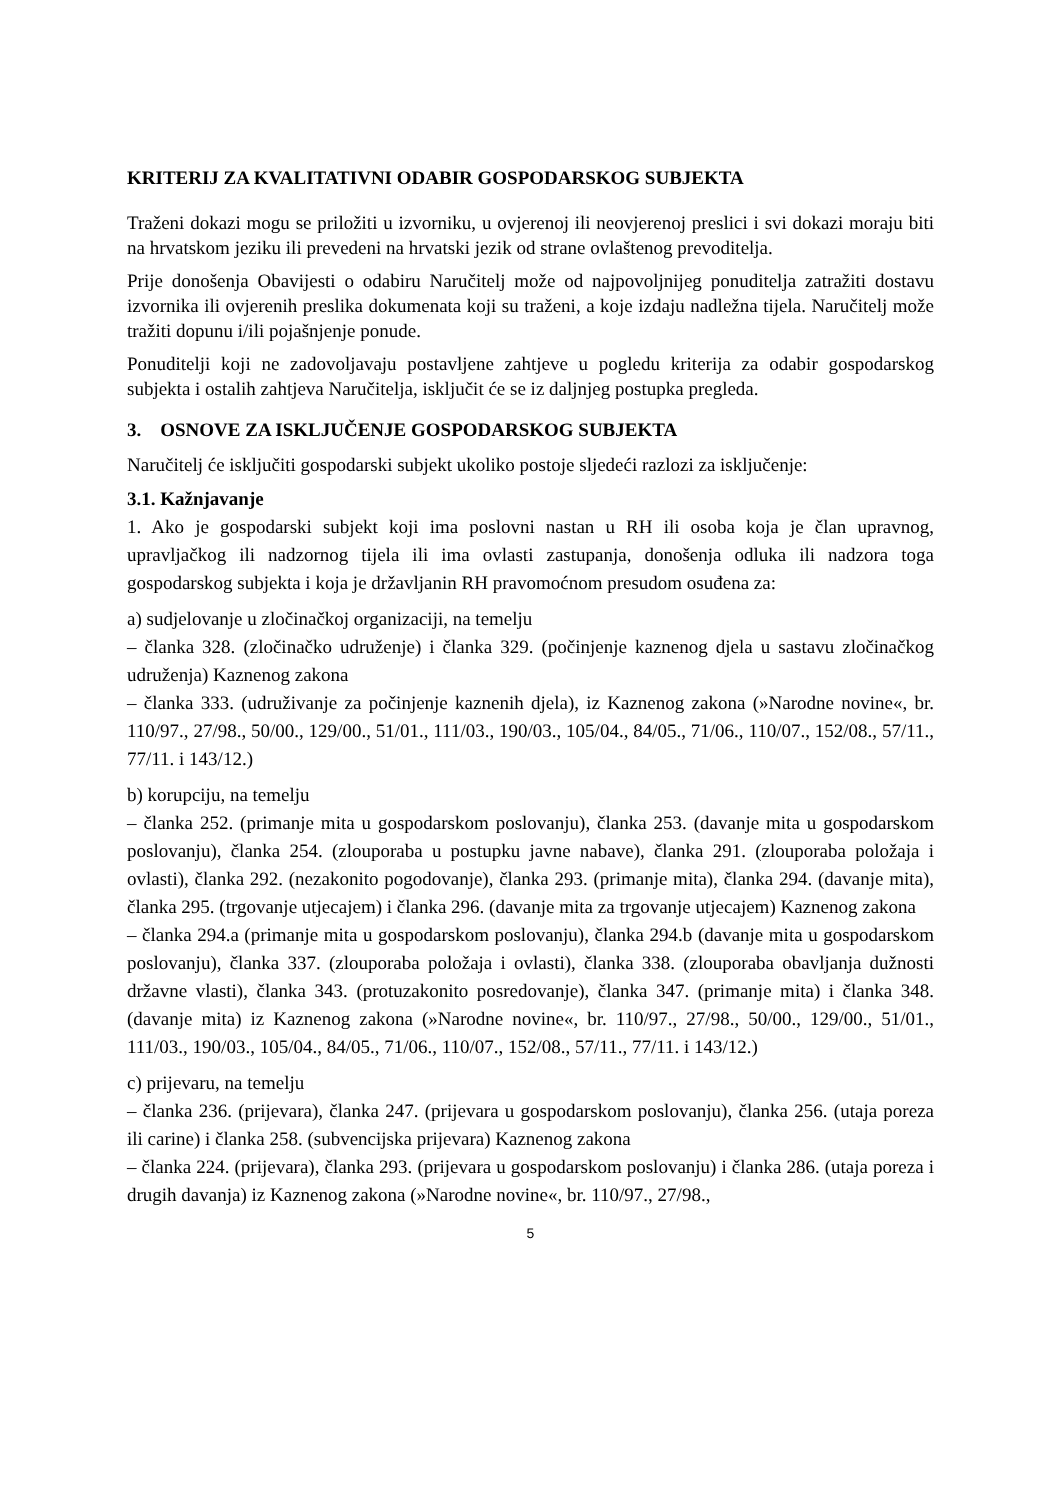KRITERIJ ZA KVALITATIVNI ODABIR GOSPODARSKOG SUBJEKTA
Traženi dokazi mogu se priložiti u izvorniku, u ovjerenoj ili neovjerenoj preslici i svi dokazi moraju biti na hrvatskom jeziku ili prevedeni na hrvatski jezik od strane ovlaštenog prevoditelja.
Prije donošenja Obavijesti o odabiru Naručitelj može od najpovoljnijeg ponuditelja zatražiti dostavu izvornika ili ovjerenih preslika dokumenata koji su traženi, a koje izdaju nadležna tijela. Naručitelj može tražiti dopunu i/ili pojašnjenje ponude.
Ponuditelji koji ne zadovoljavaju postavljene zahtjeve u pogledu kriterija za odabir gospodarskog subjekta i ostalih zahtjeva Naručitelja, isključit će se iz daljnjeg postupka pregleda.
3. OSNOVE ZA ISKLJUČENJE GOSPODARSKOG SUBJEKTA
Naručitelj će isključiti gospodarski subjekt ukoliko postoje sljedeći razlozi za isključenje:
3.1. Kažnjavanje
1. Ako je gospodarski subjekt koji ima poslovni nastan u RH ili osoba koja je član upravnog, upravljačkog ili nadzornog tijela ili ima ovlasti zastupanja, donošenja odluka ili nadzora toga gospodarskog subjekta i koja je državljanin RH pravomoćnom presudom osuđena za:
a) sudjelovanje u zločinačkoj organizaciji, na temelju
– članka 328. (zločinačko udruženje) i članka 329. (počinjenje kaznenog djela u sastavu zločinačkog udruženja) Kaznenog zakona
– članka 333. (udruživanje za počinjenje kaznenih djela), iz Kaznenog zakona (»Narodne novine«, br. 110/97., 27/98., 50/00., 129/00., 51/01., 111/03., 190/03., 105/04., 84/05., 71/06., 110/07., 152/08., 57/11., 77/11. i 143/12.)
b) korupciju, na temelju
– članka 252. (primanje mita u gospodarskom poslovanju), članka 253. (davanje mita u gospodarskom poslovanju), članka 254. (zlouporaba u postupku javne nabave), članka 291. (zlouporaba položaja i ovlasti), članka 292. (nezakonito pogodovanje), članka 293. (primanje mita), članka 294. (davanje mita), članka 295. (trgovanje utjecajem) i članka 296. (davanje mita za trgovanje utjecajem) Kaznenog zakona
– članka 294.a (primanje mita u gospodarskom poslovanju), članka 294.b (davanje mita u gospodarskom poslovanju), članka 337. (zlouporaba položaja i ovlasti), članka 338. (zlouporaba obavljanja dužnosti državne vlasti), članka 343. (protuzakonito posredovanje), članka 347. (primanje mita) i članka 348. (davanje mita) iz Kaznenog zakona (»Narodne novine«, br. 110/97., 27/98., 50/00., 129/00., 51/01., 111/03., 190/03., 105/04., 84/05., 71/06., 110/07., 152/08., 57/11., 77/11. i 143/12.)
c) prijevaru, na temelju
– članka 236. (prijevara), članka 247. (prijevara u gospodarskom poslovanju), članka 256. (utaja poreza ili carine) i članka 258. (subvencijska prijevara) Kaznenog zakona
– članka 224. (prijevara), članka 293. (prijevara u gospodarskom poslovanju) i članka 286. (utaja poreza i drugih davanja) iz Kaznenog zakona (»Narodne novine«, br. 110/97., 27/98.,
5